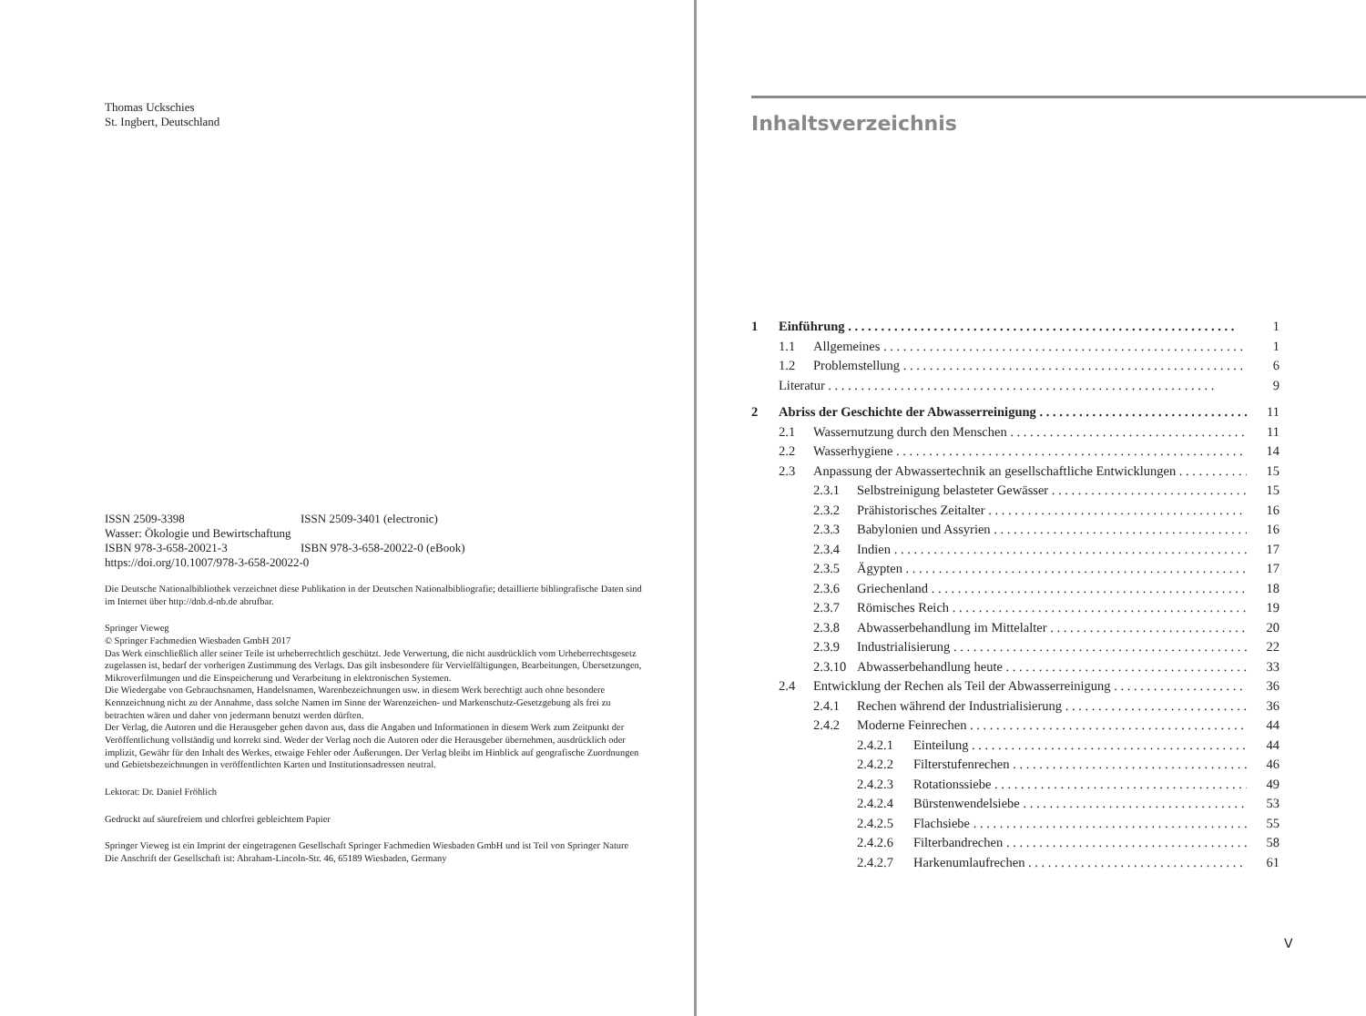Thomas Uckschies
St. Ingbert, Deutschland
ISSN 2509-3398 ISSN 2509-3401 (electronic)
Wasser: Ökologie und Bewirtschaftung
ISBN 978-3-658-20021-3 ISBN 978-3-658-20022-0 (eBook)
https://doi.org/10.1007/978-3-658-20022-0
Die Deutsche Nationalbibliothek verzeichnet diese Publikation in der Deutschen Nationalbibliografie; detaillierte bibliografische Daten sind im Internet über http://dnb.d-nb.de abrufbar.
Springer Vieweg
© Springer Fachmedien Wiesbaden GmbH 2017
Das Werk einschließlich aller seiner Teile ist urheberrechtlich geschützt. Jede Verwertung, die nicht ausdrücklich vom Urheberrechtsgesetz zugelassen ist, bedarf der vorherigen Zustimmung des Verlags. Das gilt insbesondere für Vervielfältigungen, Bearbeitungen, Übersetzungen, Mikroverfilmungen und die Einspeicherung und Verarbeitung in elektronischen Systemen.
Die Wiedergabe von Gebrauchsnamen, Handelsnamen, Warenbezeichnungen usw. in diesem Werk berechtigt auch ohne besondere Kennzeichnung nicht zu der Annahme, dass solche Namen im Sinne der Warenzeichen- und Markenschutz-Gesetzgebung als frei zu betrachten wären und daher von jedermann benutzt werden dürften.
Der Verlag, die Autoren und die Herausgeber gehen davon aus, dass die Angaben und Informationen in diesem Werk zum Zeitpunkt der Veröffentlichung vollständig und korrekt sind. Weder der Verlag noch die Autoren oder die Herausgeber übernehmen, ausdrücklich oder implizit, Gewähr für den Inhalt des Werkes, etwaige Fehler oder Äußerungen. Der Verlag bleibt im Hinblick auf geografische Zuordnungen und Gebietsbezeichnungen in veröffentlichten Karten und Institutionsadressen neutral.
Lektorat: Dr. Daniel Fröhlich
Gedruckt auf säurefreiem und chlorfrei gebleichtem Papier
Springer Vieweg ist ein Imprint der eingetragenen Gesellschaft Springer Fachmedien Wiesbaden GmbH und ist Teil von Springer Nature
Die Anschrift der Gesellschaft ist: Abraham-Lincoln-Str. 46, 65189 Wiesbaden, Germany
Inhaltsverzeichnis
1 Einführung 1
1.1 Allgemeines 1
1.2 Problemstellung 6
Literatur 9
2 Abriss der Geschichte der Abwasserreinigung 11
2.1 Wassernutzung durch den Menschen 11
2.2 Wasserhygiene 14
2.3 Anpassung der Abwassertechnik an gesellschaftliche Entwicklungen 15
2.3.1 Selbstreinigung belasteter Gewässer 15
2.3.2 Prähistorisches Zeitalter 16
2.3.3 Babylonien und Assyrien 16
2.3.4 Indien 17
2.3.5 Ägypten 17
2.3.6 Griechenland 18
2.3.7 Römisches Reich 19
2.3.8 Abwasserbehandlung im Mittelalter 20
2.3.9 Industrialisierung 22
2.3.10 Abwasserbehandlung heute 33
2.4 Entwicklung der Rechen als Teil der Abwasserreinigung 36
2.4.1 Rechen während der Industrialisierung 36
2.4.2 Moderne Feinrechen 44
2.4.2.1 Einteilung 44
2.4.2.2 Filterstufenrechen 46
2.4.2.3 Rotationssiebe 49
2.4.2.4 Bürstenwendelsiebe 53
2.4.2.5 Flachsiebe 55
2.4.2.6 Filterbandrechen 58
2.4.2.7 Harkenumlaufrechen 61
V